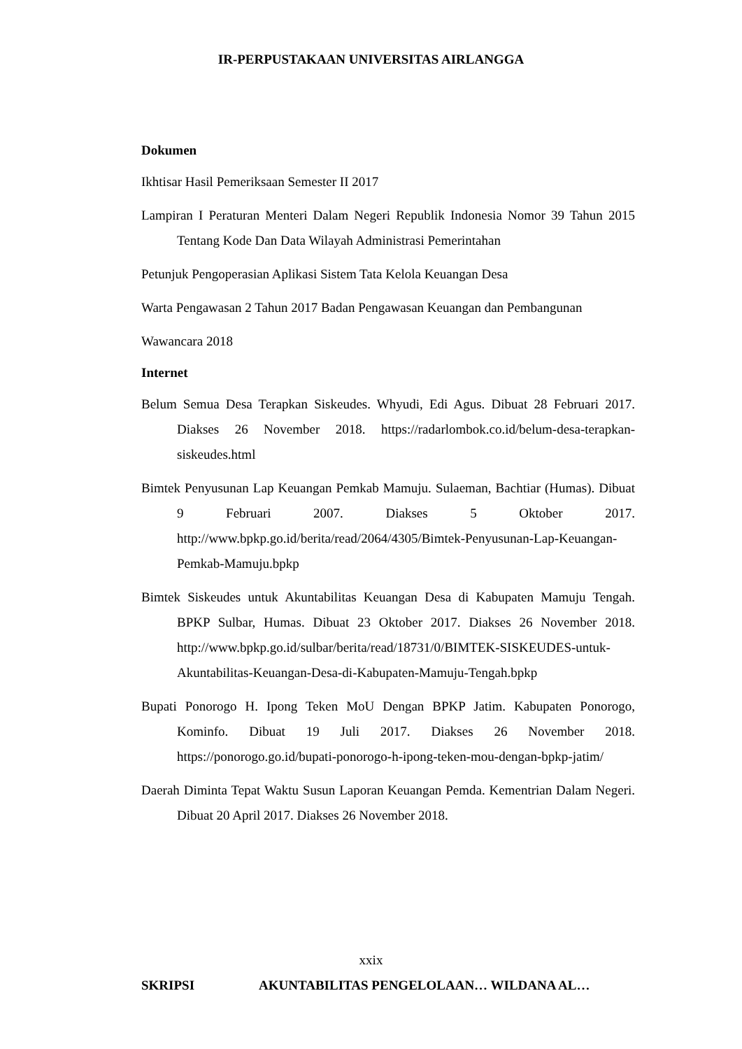IR-PERPUSTAKAAN UNIVERSITAS AIRLANGGA
Dokumen
Ikhtisar Hasil Pemeriksaan Semester II 2017
Lampiran I Peraturan Menteri Dalam Negeri Republik Indonesia Nomor 39 Tahun 2015 Tentang Kode Dan Data Wilayah Administrasi Pemerintahan
Petunjuk Pengoperasian Aplikasi Sistem Tata Kelola Keuangan Desa
Warta Pengawasan 2 Tahun 2017 Badan Pengawasan Keuangan dan Pembangunan
Wawancara 2018
Internet
Belum Semua Desa Terapkan Siskeudes. Whyudi, Edi Agus. Dibuat 28 Februari 2017. Diakses 26 November 2018. https://radarlombok.co.id/belum-desa-terapkan-siskeudes.html
Bimtek Penyusunan Lap Keuangan Pemkab Mamuju. Sulaeman, Bachtiar (Humas). Dibuat 9 Februari 2007. Diakses 5 Oktober 2017. http://www.bpkp.go.id/berita/read/2064/4305/Bimtek-Penyusunan-Lap-Keuangan-Pemkab-Mamuju.bpkp
Bimtek Siskeudes untuk Akuntabilitas Keuangan Desa di Kabupaten Mamuju Tengah. BPKP Sulbar, Humas. Dibuat 23 Oktober 2017. Diakses 26 November 2018. http://www.bpkp.go.id/sulbar/berita/read/18731/0/BIMTEK-SISKEUDES-untuk-Akuntabilitas-Keuangan-Desa-di-Kabupaten-Mamuju-Tengah.bpkp
Bupati Ponorogo H. Ipong Teken MoU Dengan BPKP Jatim. Kabupaten Ponorogo, Kominfo. Dibuat 19 Juli 2017. Diakses 26 November 2018. https://ponorogo.go.id/bupati-ponorogo-h-ipong-teken-mou-dengan-bpkp-jatim/
Daerah Diminta Tepat Waktu Susun Laporan Keuangan Pemda. Kementrian Dalam Negeri. Dibuat 20 April 2017. Diakses 26 November 2018.
xxix
SKRIPSI AKUNTABILITAS PENGELOLAAN… WILDANA AL…